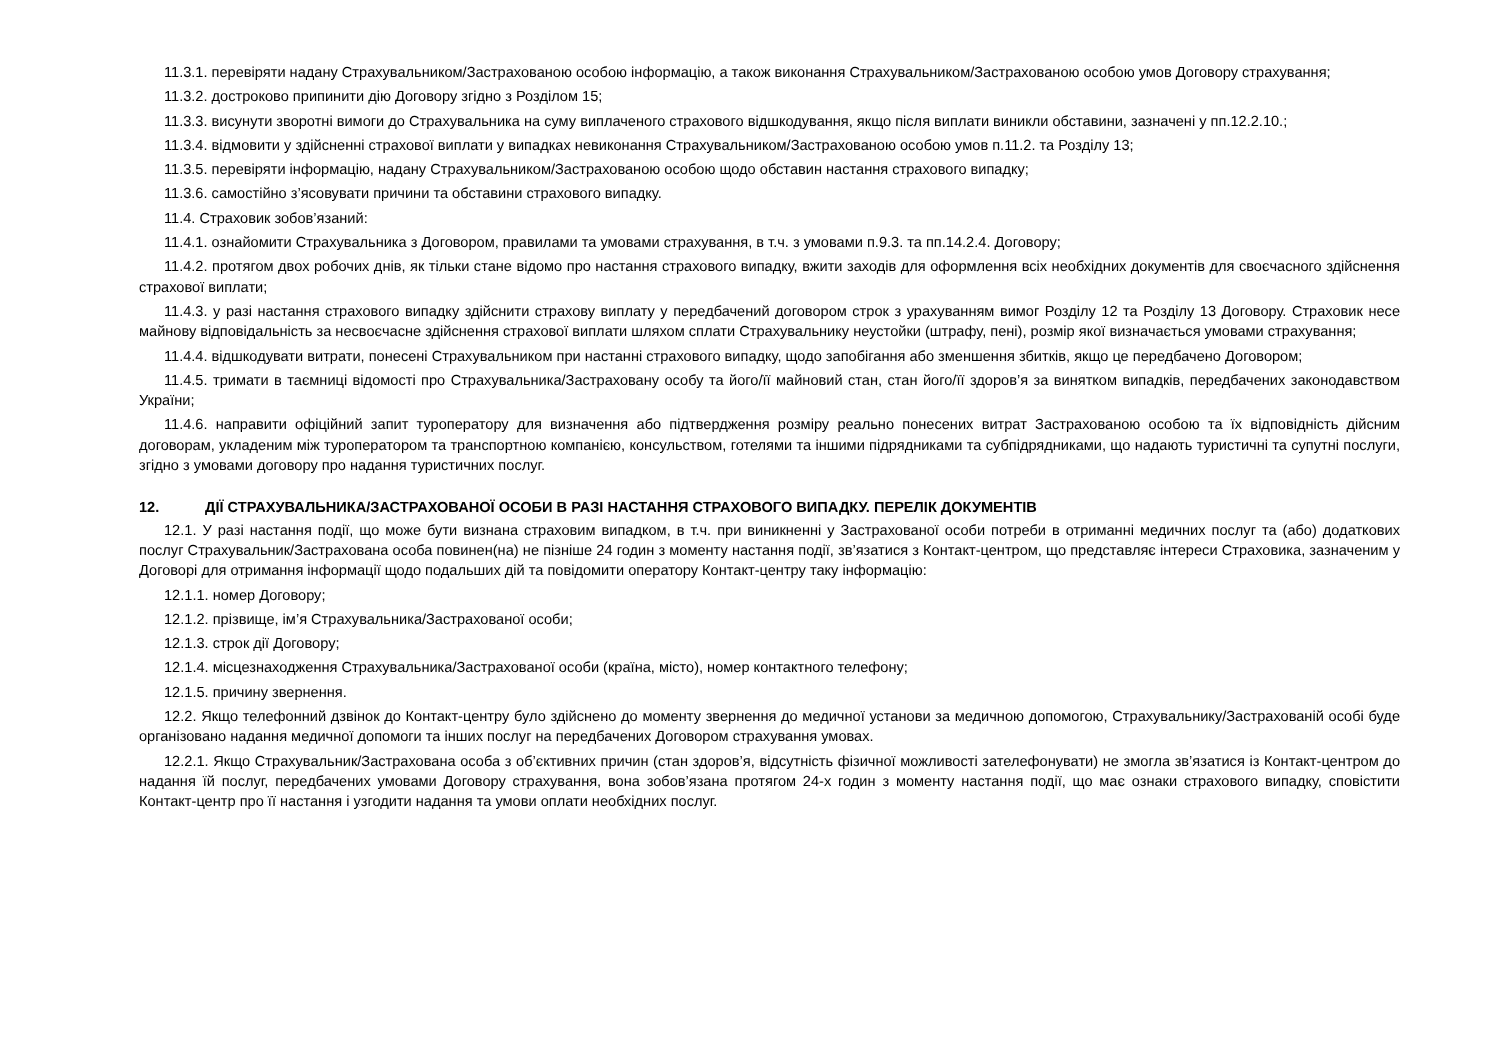11.3.1. перевіряти надану Страхувальником/Застрахованою особою інформацію, а також виконання Страхувальником/Застрахованою особою умов Договору страхування;
11.3.2. достроково припинити дію Договору згідно з Розділом 15;
11.3.3. висунути зворотні вимоги до Страхувальника на суму виплаченого страхового відшкодування, якщо після виплати виникли обставини, зазначені у пп.12.2.10.;
11.3.4. відмовити у здійсненні страхової виплати у випадках невиконання Страхувальником/Застрахованою особою умов п.11.2. та Розділу 13;
11.3.5. перевіряти інформацію, надану Страхувальником/Застрахованою особою щодо обставин настання страхового випадку;
11.3.6. самостійно з’ясовувати причини та обставини страхового випадку.
11.4. Страховик зобов’язаний:
11.4.1. ознайомити Страхувальника з Договором, правилами та умовами страхування, в т.ч. з умовами п.9.3. та пп.14.2.4. Договору;
11.4.2. протягом двох робочих днів, як тільки стане відомо про настання страхового випадку, вжити заходів для оформлення всіх необхідних документів для своєчасного здійснення страхової виплати;
11.4.3. у разі настання страхового випадку здійснити страхову виплату у передбачений договором строк з урахуванням вимог Розділу 12 та Розділу 13 Договору. Страховик несе майнову відповідальність за несвоєчасне здійснення страхової виплати шляхом сплати Страхувальнику неустойки (штрафу, пені), розмір якої визначається умовами страхування;
11.4.4. відшкодувати витрати, понесені Страхувальником при настанні страхового випадку, щодо запобігання або зменшення збитків, якщо це передбачено Договором;
11.4.5. тримати в таємниці відомості про Страхувальника/Застраховану особу та його/її майновий стан, стан його/її здоров’я за винятком випадків, передбачених законодавством України;
11.4.6. направити офіційний запит туроператору для визначення або підтвердження розміру реально понесених витрат Застрахованою особою та їх відповідність дійсним договорам, укладеним між туроператором та транспортною компанією, консульством, готелями та іншими підрядниками та субпідрядниками, що надають туристичні та супутні послуги, згідно з умовами договору про надання туристичних послуг.
12. ДІЇ СТРАХУВАЛЬНИКА/ЗАСТРАХОВАНОЇ ОСОБИ В РАЗІ НАСТАННЯ СТРАХОВОГО ВИПАДКУ. ПЕРЕЛІК ДОКУМЕНТІВ
12.1. У разі настання події, що може бути визнана страховим випадком, в т.ч. при виникненні у Застрахованої особи потреби в отриманні медичних послуг та (або) додаткових послуг Страхувальник/Застрахована особа повинен(на) не пізніше 24 годин з моменту настання події, зв’язатися з Контакт-центром, що представляє інтереси Страховика, зазначеним у Договорі для отримання інформації щодо подальших дій та повідомити оператору Контакт-центру таку інформацію:
12.1.1. номер Договору;
12.1.2. прізвище, ім’я Страхувальника/Застрахованої особи;
12.1.3. строк дії Договору;
12.1.4. місцезнаходження Страхувальника/Застрахованої особи (країна, місто), номер контактного телефону;
12.1.5. причину звернення.
12.2. Якщо телефонний дзвінок до Контакт-центру було здійснено до моменту звернення до медичної установи за медичною допомогою, Страхувальнику/Застрахованій особі буде організовано надання медичної допомоги та інших послуг на передбачених Договором страхування умовах.
12.2.1. Якщо Страхувальник/Застрахована особа з об’єктивних причин (стан здоров’я, відсутність фізичної можливості зателефонувати) не змогла зв’язатися із Контакт-центром до надання їй послуг, передбачених умовами Договору страхування, вона зобов’язана протягом 24-х годин з моменту настання події, що має ознаки страхового випадку, сповістити Контакт-центр про її настання і узгодити надання та умови оплати необхідних послуг.